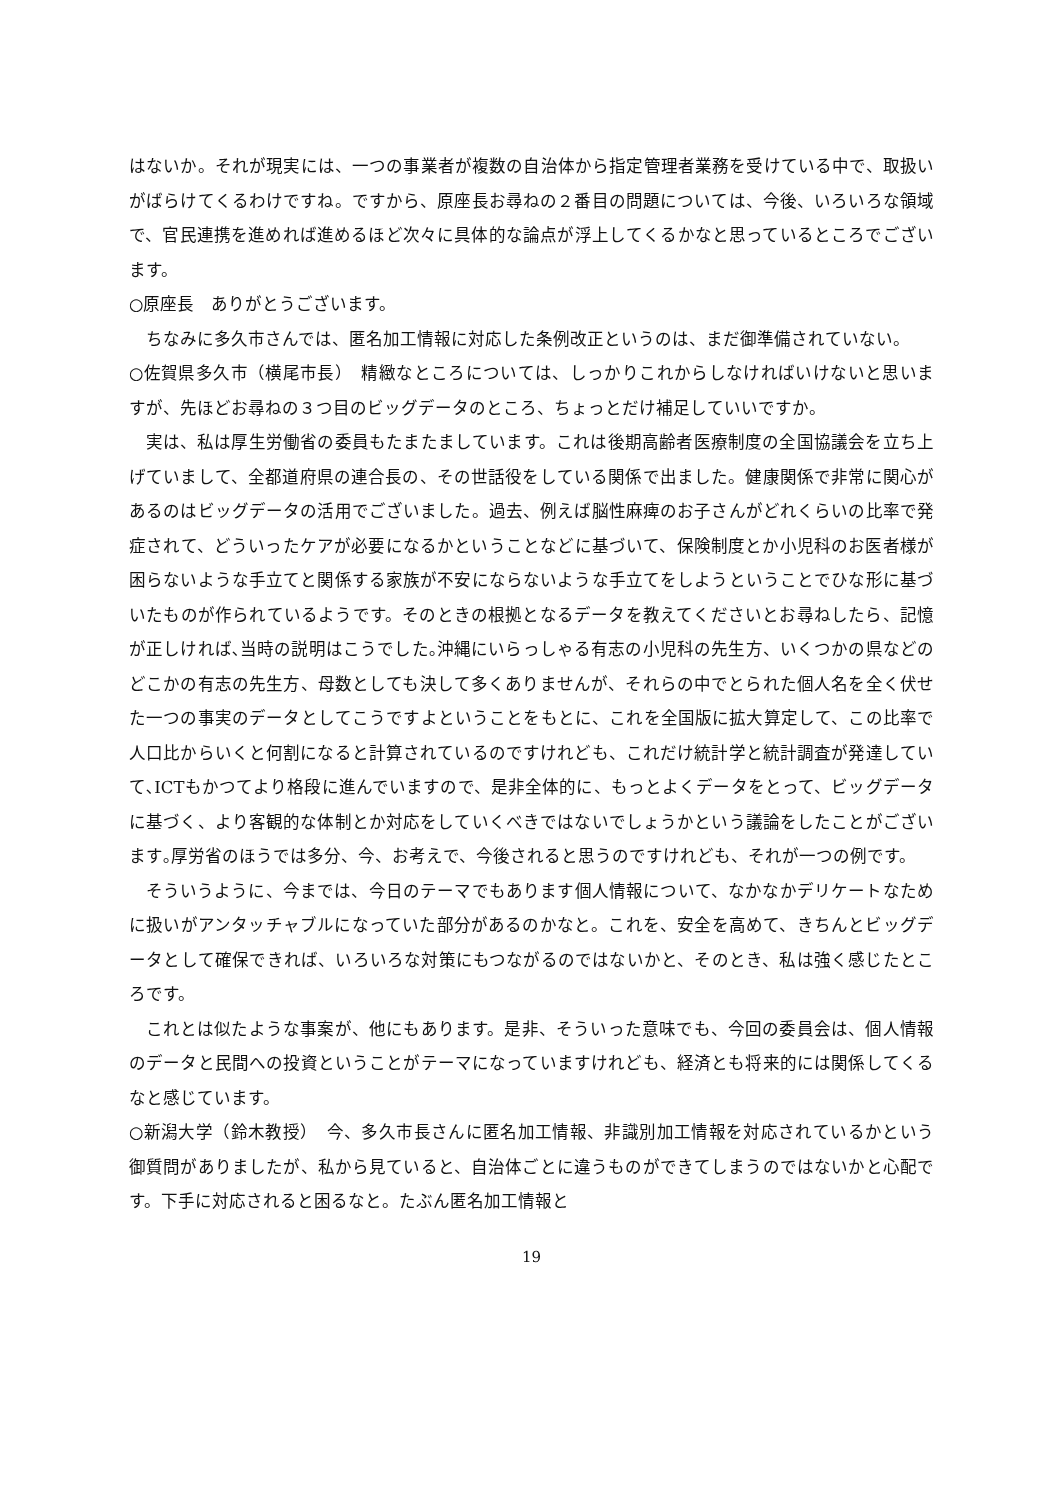はないか。それが現実には、一つの事業者が複数の自治体から指定管理者業務を受けている中で、取扱いがばらけてくるわけですね。ですから、原座長お尋ねの２番目の問題については、今後、いろいろな領域で、官民連携を進めれば進めるほど次々に具体的な論点が浮上してくるかなと思っているところでございます。
○原座長　ありがとうございます。
ちなみに多久市さんでは、匿名加工情報に対応した条例改正というのは、まだ御準備されていない。
○佐賀県多久市（横尾市長）　精緻なところについては、しっかりこれからしなければいけないと思いますが、先ほどお尋ねの３つ目のビッグデータのところ、ちょっとだけ補足していいですか。
実は、私は厚生労働省の委員もたまたましています。これは後期高齢者医療制度の全国協議会を立ち上げていまして、全都道府県の連合長の、その世話役をしている関係で出ました。健康関係で非常に関心があるのはビッグデータの活用でございました。過去、例えば脳性麻痺のお子さんがどれくらいの比率で発症されて、どういったケアが必要になるかということなどに基づいて、保険制度とか小児科のお医者様が困らないような手立てと関係する家族が不安にならないような手立てをしようということでひな形に基づいたものが作られているようです。そのときの根拠となるデータを教えてくださいとお尋ねしたら、記憶が正しければ､当時の説明はこうでした｡沖縄にいらっしゃる有志の小児科の先生方、いくつかの県などのどこかの有志の先生方、母数としても決して多くありませんが、それらの中でとられた個人名を全く伏せた一つの事実のデータとしてこうですよということをもとに、これを全国版に拡大算定して、この比率で人口比からいくと何割になると計算されているのですけれども、これだけ統計学と統計調査が発達していて､ICTもかつてより格段に進んでいますので、是非全体的に、もっとよくデータをとって、ビッグデータに基づく、より客観的な体制とか対応をしていくべきではないでしょうかという議論をしたことがございます｡厚労省のほうでは多分、今、お考えで、今後されると思うのですけれども、それが一つの例です。
そういうように、今までは、今日のテーマでもあります個人情報について、なかなかデリケートなために扱いがアンタッチャブルになっていた部分があるのかなと。これを、安全を高めて、きちんとビッグデータとして確保できれば、いろいろな対策にもつながるのではないかと、そのとき、私は強く感じたところです。
これとは似たような事案が、他にもあります。是非、そういった意味でも、今回の委員会は、個人情報のデータと民間への投資ということがテーマになっていますけれども、経済とも将来的には関係してくるなと感じています。
○新潟大学（鈴木教授）　今、多久市長さんに匿名加工情報、非識別加工情報を対応されているかという御質問がありましたが、私から見ていると、自治体ごとに違うものができてしまうのではないかと心配です。下手に対応されると困るなと。たぶん匿名加工情報と
19